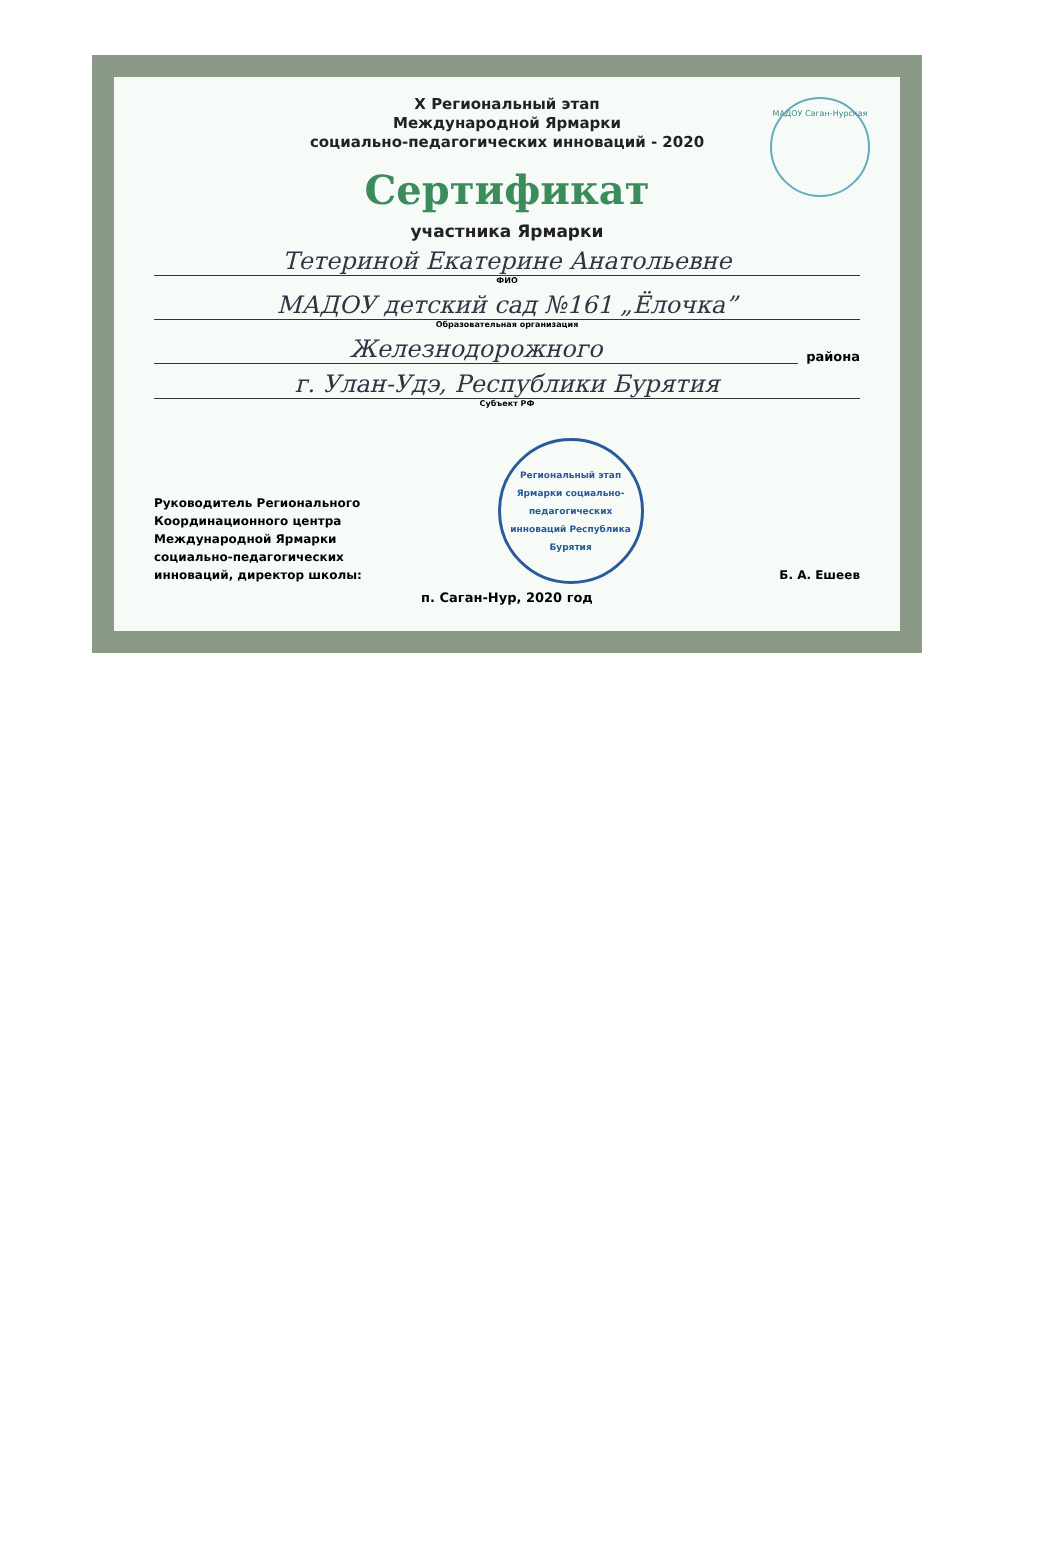МАДОУ Саган-Нурская
X Региональный этап
Международной Ярмарки
социально-педагогических инноваций - 2020
Сертификат
участника Ярмарки
Тетериной Екатерине Анатольевне
ФИО
МАДОУ детский сад №161 „Ёлочка”
Образовательная организация
Железнодорожного
района
г. Улан-Удэ, Республики Бурятия
Субъект РФ
Руководитель Регионального
Координационного центра
Международной Ярмарки
социально-педагогических
инноваций, директор школы:
Региональный этап Ярмарки социально-педагогических инноваций Республика Бурятия
Б. А. Ешеев
п. Саган-Нур, 2020 год